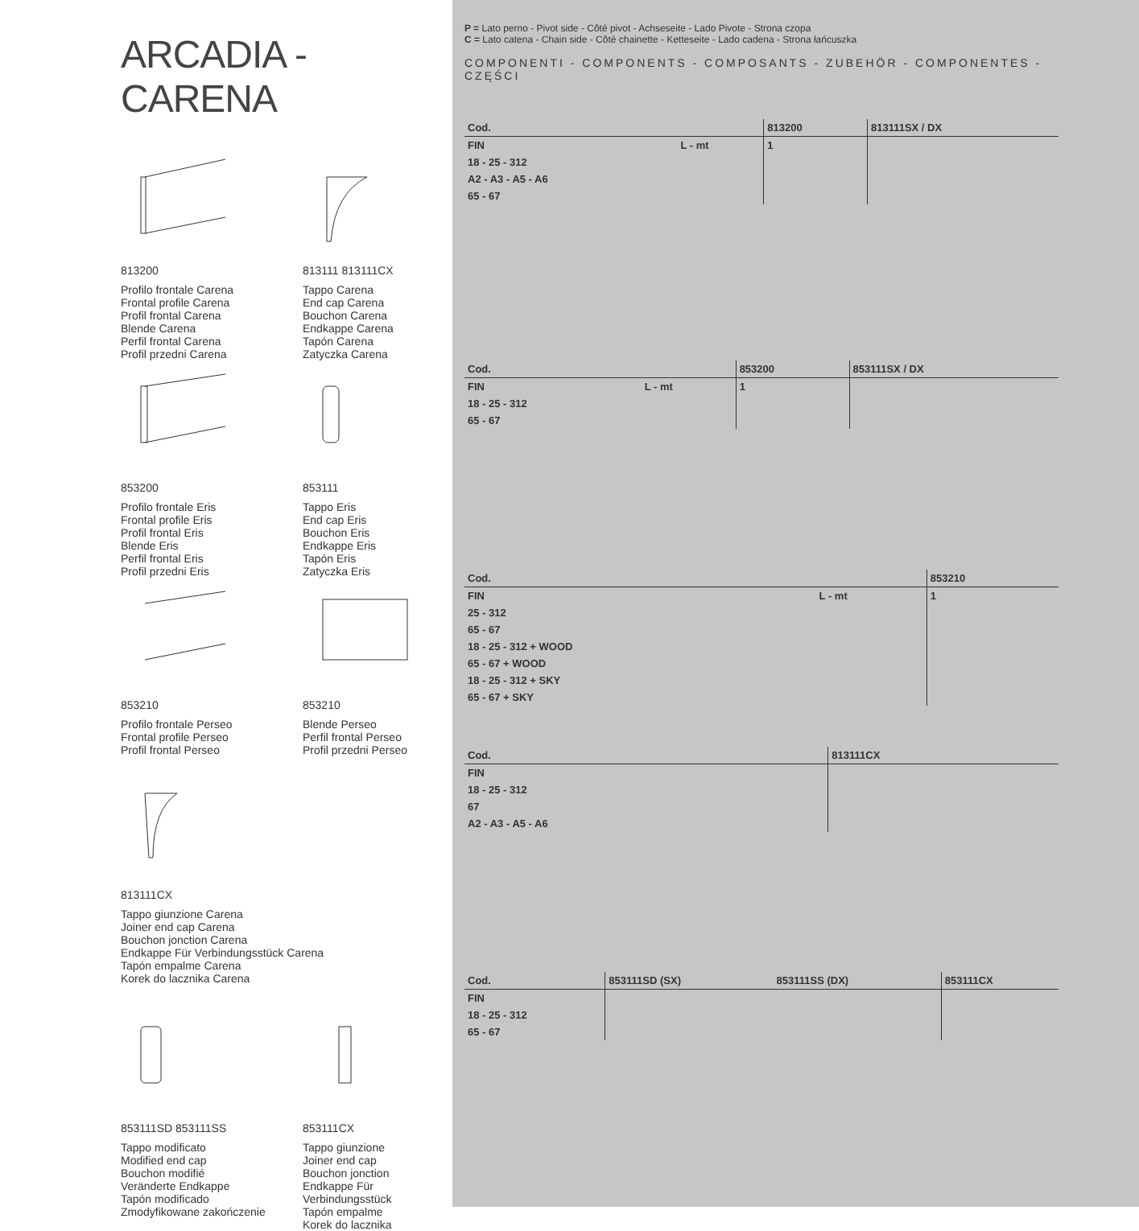ARCADIA - CARENA
813200
Profilo frontale Carena
Frontal profile Carena
Profil frontal Carena
Blende Carena
Perfil frontal Carena
Profil przedni Carena
813111 813111CX
Tappo Carena
End cap Carena
Bouchon Carena
Endkappe Carena
Tapón Carena
Zatyczka Carena
853200
Profilo frontale Eris
Frontal profile Eris
Profil frontal Eris
Blende Eris
Perfil frontal Eris
Profil przedni Eris
853111
Tappo Eris
End cap Eris
Bouchon Eris
Endkappe Eris
Tapón Eris
Zatyczka Eris
853210
Profilo frontale Perseo
Frontal profile Perseo
Profil frontal Perseo
853210
Blende Perseo
Perfil frontal Perseo
Profil przedni Perseo
813111CX
Tappo giunzione Carena
Joiner end cap Carena
Bouchon jonction Carena
Endkappe Für Verbindungsstück Carena
Tapón empalme Carena
Korek do lacznika Carena
853111SD 853111SS
Tappo modificato
Modified end cap
Bouchon modifié
Veränderte Endkappe
Tapón modificado
Zmodyfikowane zakończenie
853111CX
Tappo giunzione
Joiner end cap
Bouchon jonction
Endkappe Für Verbindungsstück
Tapón empalme
Korek do lacznika
P = Lato perno - Pivot side - Côté pivot - Achseseite - Lado Pivote - Strona czopa
C = Lato catena - Chain side - Côté chainette - Ketteseite - Lado cadena - Strona łańcuszka
COMPONENTI - COMPONENTS - COMPOSANTS - ZUBEHÖR - COMPONENTES - CZĘŚCI
| Cod. | | 813200 | 813111SX / DX |
| --- | --- | --- | --- |
| FIN | L - mt | 1 | |
| 18 - 25 - 312 | | | |
| A2 - A3 - A5 - A6 | | | |
| 65 - 67 | | | |
| Cod. | | 853200 | 853111SX / DX |
| --- | --- | --- | --- |
| FIN | L - mt | 1 | |
| 18 - 25 - 312 | | | |
| 65 - 67 | | | |
| Cod. | | 853210 |
| --- | --- | --- |
| FIN | L - mt | 1 |
| 25 - 312 | | |
| 65 - 67 | | |
| 18 - 25 - 312 + WOOD | | |
| 65 - 67 + WOOD | | |
| 18 - 25 - 312 + SKY | | |
| 65 - 67 + SKY | | |
| Cod. | 813111CX |
| --- | --- |
| FIN | |
| 18 - 25 - 312 | |
| 67 | |
| A2 - A3 - A5 - A6 | |
| Cod. | 853111SD (SX) | 853111SS (DX) | 853111CX |
| --- | --- | --- | --- |
| FIN | | | |
| 18 - 25 - 312 | | | |
| 65 - 67 | | | |